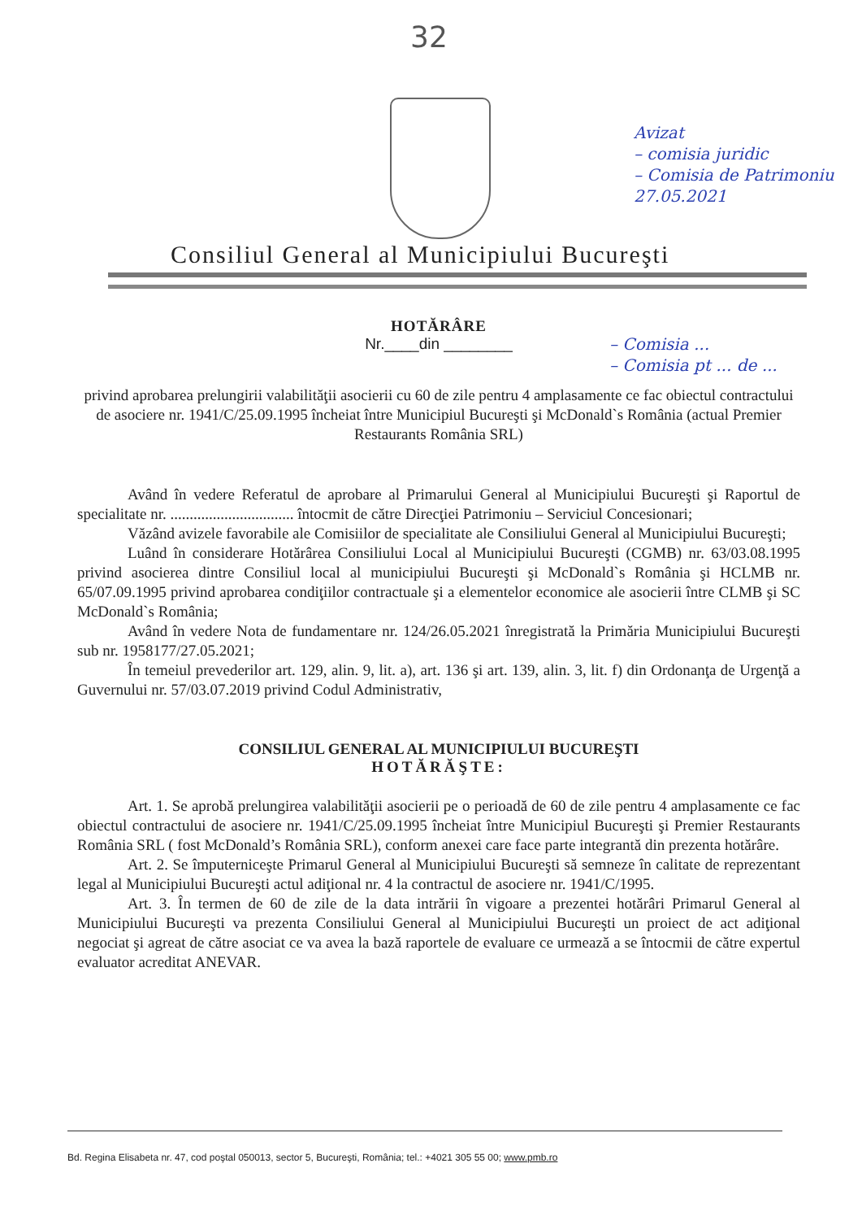32
Avizat
– comisia juridic
– Comisia de Patrimoniu
27.05.2021
Consiliul General al Municipiului Bucureşti
– Comisia ...
– Comisia pt ... de ...
HOTĂRÂRE
Nr.____din ________
privind aprobarea prelungirii valabilităţii asocierii cu 60 de zile pentru 4 amplasamente ce fac obiectul contractului de asociere nr. 1941/C/25.09.1995 încheiat între Municipiul Bucureşti şi McDonald`s România (actual Premier Restaurants România SRL)
Având în vedere Referatul de aprobare al Primarului General al Municipiului Bucureşti şi Raportul de specialitate nr. ................................ întocmit de către Direcţiei Patrimoniu – Serviciul Concesionari;
Văzând avizele favorabile ale Comisiilor de specialitate ale Consiliului General al Municipiului Bucureşti;
Luând în considerare Hotărârea Consiliului Local al Municipiului Bucureşti (CGMB) nr. 63/03.08.1995 privind asocierea dintre Consiliul local al municipiului Bucureşti şi McDonald`s România şi HCLMB nr. 65/07.09.1995 privind aprobarea condiţiilor contractuale şi a elementelor economice ale asocierii între CLMB şi SC McDonald`s România;
Având în vedere Nota de fundamentare nr. 124/26.05.2021 înregistrată la Primăria Municipiului Bucureşti sub nr. 1958177/27.05.2021;
În temeiul prevederilor art. 129, alin. 9, lit. a), art. 136 şi art. 139, alin. 3, lit. f) din Ordonanţa de Urgenţă a Guvernului nr. 57/03.07.2019 privind Codul Administrativ,
CONSILIUL GENERAL AL MUNICIPIULUI BUCUREŞTI
HOTĂRĂŞTE:
Art. 1. Se aprobă prelungirea valabilităţii asocierii pe o perioadă de 60 de zile pentru 4 amplasamente ce fac obiectul contractului de asociere nr. 1941/C/25.09.1995 încheiat între Municipiul Bucureşti şi Premier Restaurants România SRL ( fost McDonald’s România SRL), conform anexei care face parte integrantă din prezenta hotărâre.
Art. 2. Se împuterniceşte Primarul General al Municipiului Bucureşti să semneze în calitate de reprezentant legal al Municipiului Bucureşti actul adiţional nr. 4 la contractul de asociere nr. 1941/C/1995.
Art. 3. În termen de 60 de zile de la data intrării în vigoare a prezentei hotărâri Primarul General al Municipiului Bucureşti va prezenta Consiliului General al Municipiului Bucureşti un proiect de act adiţional negociat şi agreat de către asociat ce va avea la bază raportele de evaluare ce urmează a se întocmii de către expertul evaluator acreditat ANEVAR.
Bd. Regina Elisabeta nr. 47, cod poştal 050013, sector 5, Bucureşti, România; tel.: +4021 305 55 00; www.pmb.ro